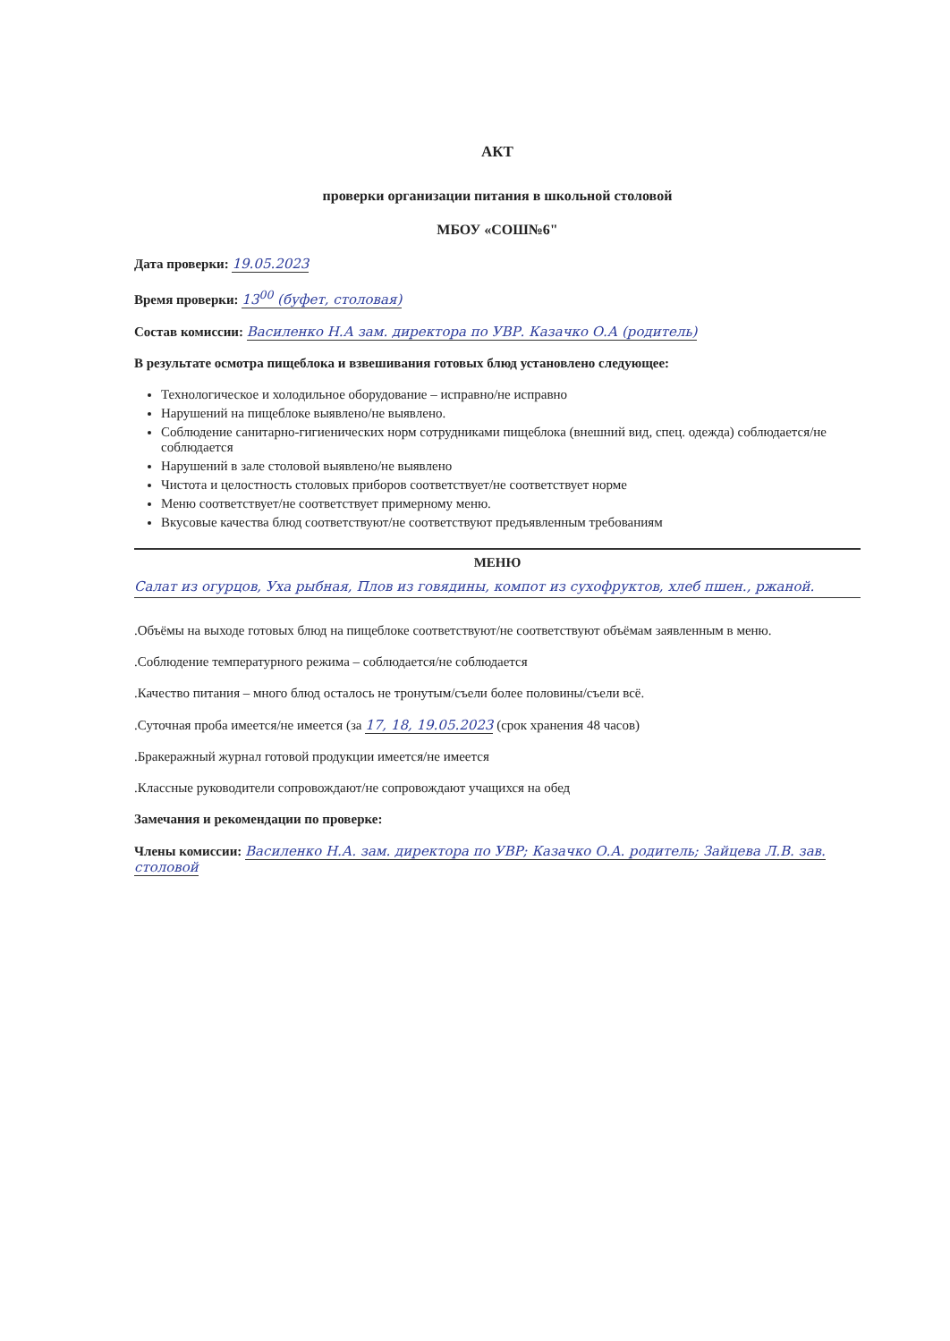АКТ
проверки организации питания в школьной столовой
МБОУ «СОШ№6"
Дата проверки: 19.05.2023
Время проверки: 13<sup>00</sup> (буфет, столовая)
Состав комиссии: Василенко Н.А зам. директора по УВР. Казачко О.А (родитель)
В результате осмотра пищеблока и взвешивания готовых блюд установлено следующее:
Технологическое и холодильное оборудование – исправно/не исправно
Нарушений на пищеблоке выявлено/не выявлено.
Соблюдение санитарно-гигиенических норм сотрудниками пищеблока (внешний вид, спец. одежда) соблюдается/не соблюдается
Нарушений в зале столовой выявлено/не выявлено
Чистота и целостность столовых приборов соответствует/не соответствует норме
Меню соответствует/не соответствует примерному меню.
Вкусовые качества блюд соответствуют/не соответствуют предъявленным требованиям
МЕНЮ
Салат из огурцов, Уха рыбная, Плов из говядины, компот из сухофруктов, хлеб пшен., ржаной.
.Объёмы на выходе готовых блюд на пищеблоке соответствуют/не соответствуют объёмам заявленным в меню.
.Соблюдение температурного режима – соблюдается/не соблюдается
.Качество питания – много блюд осталось не тронутым/съели более половины/съели всё.
.Суточная проба имеется/не имеется (за 17, 18, 19.05.2023 (срок хранения 48 часов)
.Бракеражный журнал готовой продукции имеется/не имеется
.Классные руководители сопровождают/не сопровождают учащихся на обед
Замечания и рекомендации по проверке:
Члены комиссии: Василенко Н.А. зам. директора по УВР; Казачко О.А. родитель; Зайцева Л.В. зав. столовой